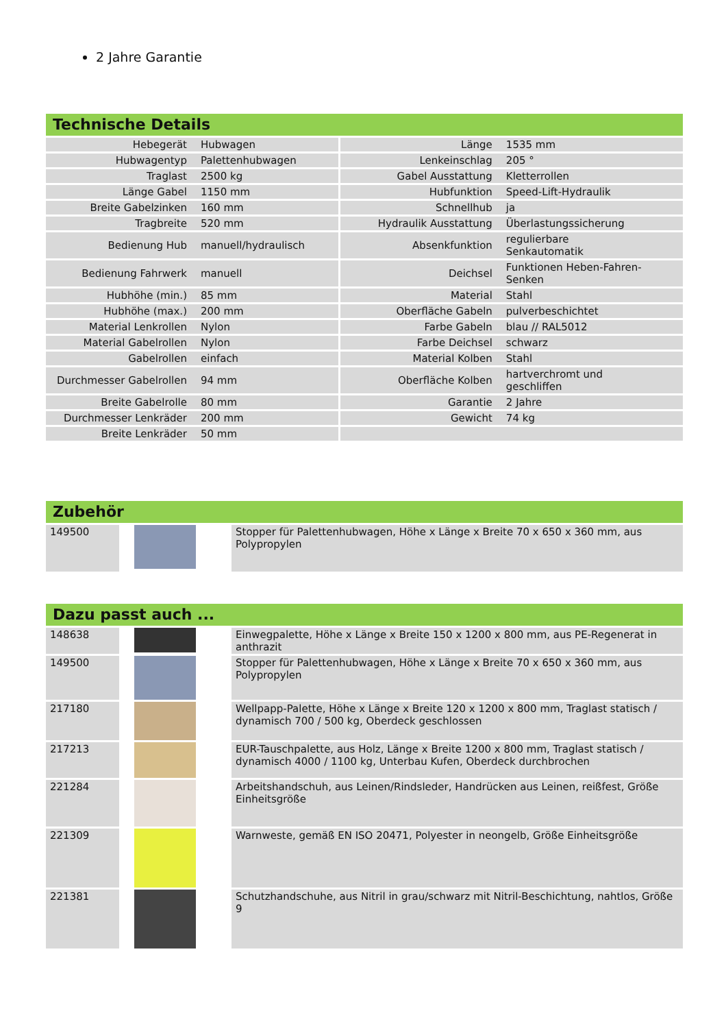2 Jahre Garantie
Technische Details
| Hebegerät | Hubwagen | Länge | 1535 mm |
| Hubwagentyp | Palettenhubwagen | Lenkeinschlag | 205 ° |
| Traglast | 2500 kg | Gabel Ausstattung | Kletterrollen |
| Länge Gabel | 1150 mm | Hubfunktion | Speed-Lift-Hydraulik |
| Breite Gabelzinken | 160 mm | Schnellhub | ja |
| Tragbreite | 520 mm | Hydraulik Ausstattung | Überlastungssicherung |
| Bedienung Hub | manuell/hydraulisch | Absenkfunktion | regulierbare Senkautomatik |
| Bedienung Fahrwerk | manuell | Deichsel | Funktionen Heben-Fahren- Senken |
| Hubhöhe (min.) | 85 mm | Material | Stahl |
| Hubhöhe (max.) | 200 mm | Oberfläche Gabeln | pulverbeschichtet |
| Material Lenkrollen | Nylon | Farbe Gabeln | blau // RAL5012 |
| Material Gabelrollen | Nylon | Farbe Deichsel | schwarz |
| Gabelrollen | einfach | Material Kolben | Stahl |
| Durchmesser Gabelrollen | 94 mm | Oberfläche Kolben | hartverchromt und geschliffen |
| Breite Gabelrolle | 80 mm | Garantie | 2 Jahre |
| Durchmesser Lenkräder | 200 mm | Gewicht | 74 kg |
| Breite Lenkräder | 50 mm | | |
Zubehör
| 149500 | | Stopper für Palettenhubwagen, Höhe x Länge x Breite 70 x 650 x 360 mm, aus Polypropylen |
Dazu passt auch ...
| 148638 | | Einwegpalette, Höhe x Länge x Breite 150 x 1200 x 800 mm, aus PE-Regenerat in anthrazit |
| 149500 | | Stopper für Palettenhubwagen, Höhe x Länge x Breite 70 x 650 x 360 mm, aus Polypropylen |
| 217180 | | Wellpapp-Palette, Höhe x Länge x Breite 120 x 1200 x 800 mm, Traglast statisch / dynamisch 700 / 500 kg, Oberdeck geschlossen |
| 217213 | | EUR-Tauschpalette, aus Holz, Länge x Breite 1200 x 800 mm, Traglast statisch / dynamisch 4000 / 1100 kg, Unterbau Kufen, Oberdeck durchbrochen |
| 221284 | | Arbeitshandschuh, aus Leinen/Rindsleder, Handrücken aus Leinen, reißfest, Größe Einheitsgröße |
| 221309 | | Warnweste, gemäß EN ISO 20471, Polyester in neongelb, Größe Einheitsgröße |
| 221381 | | Schutzhandschuhe, aus Nitril in grau/schwarz mit Nitril-Beschichtung, nahtlos, Größe 9 |